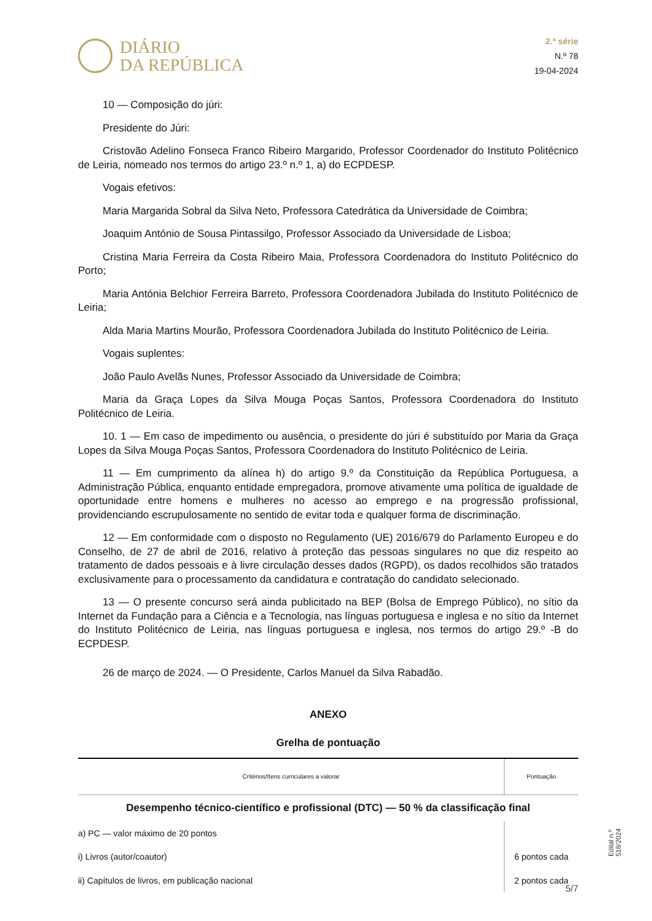DIÁRIO
DA REPÚBLICA
2.ª série
N.º 78
19-04-2024
10 — Composição do júri:
Presidente do Júri:
Cristovão Adelino Fonseca Franco Ribeiro Margarido, Professor Coordenador do Instituto Politécnico de Leiria, nomeado nos termos do artigo 23.º n.º 1, a) do ECPDESP.
Vogais efetivos:
Maria Margarida Sobral da Silva Neto, Professora Catedrática da Universidade de Coimbra;
Joaquim António de Sousa Pintassilgo, Professor Associado da Universidade de Lisboa;
Cristina Maria Ferreira da Costa Ribeiro Maia, Professora Coordenadora do Instituto Politécnico do Porto;
Maria Antónia Belchior Ferreira Barreto, Professora Coordenadora Jubilada do Instituto Politécnico de Leiria;
Alda Maria Martins Mourão, Professora Coordenadora Jubilada do Instituto Politécnico de Leiria.
Vogais suplentes:
João Paulo Avelãs Nunes, Professor Associado da Universidade de Coimbra;
Maria da Graça Lopes da Silva Mouga Poças Santos, Professora Coordenadora do Instituto Politécnico de Leiria.
10. 1 — Em caso de impedimento ou ausência, o presidente do júri é substituído por Maria da Graça Lopes da Silva Mouga Poças Santos, Professora Coordenadora do Instituto Politécnico de Leiria.
11 — Em cumprimento da alínea h) do artigo 9.º da Constituição da República Portuguesa, a Administração Pública, enquanto entidade empregadora, promove ativamente uma política de igualdade de oportunidade entre homens e mulheres no acesso ao emprego e na progressão profissional, providenciando escrupulosamente no sentido de evitar toda e qualquer forma de discriminação.
12 — Em conformidade com o disposto no Regulamento (UE) 2016/679 do Parlamento Europeu e do Conselho, de 27 de abril de 2016, relativo à proteção das pessoas singulares no que diz respeito ao tratamento de dados pessoais e à livre circulação desses dados (RGPD), os dados recolhidos são tratados exclusivamente para o processamento da candidatura e contratação do candidato selecionado.
13 — O presente concurso será ainda publicitado na BEP (Bolsa de Emprego Público), no sítio da Internet da Fundação para a Ciência e a Tecnologia, nas línguas portuguesa e inglesa e no sítio da Internet do Instituto Politécnico de Leiria, nas línguas portuguesa e inglesa, nos termos do artigo 29.º -B do ECPDESP.
26 de março de 2024. — O Presidente, Carlos Manuel da Silva Rabadão.
ANEXO
Grelha de pontuação
| Critérios/Itens curriculares a valorar | Pontuação |
| --- | --- |
| Desempenho técnico-científico e profissional (DTC) — 50 % da classificação final | |
| a) PC — valor máximo de 20 pontos | |
| i) Livros (autor/coautor) | 6 pontos cada |
| ii) Capítulos de livros, em publicação nacional | 2 pontos cada |
Edital n.º 518/2024
5/7